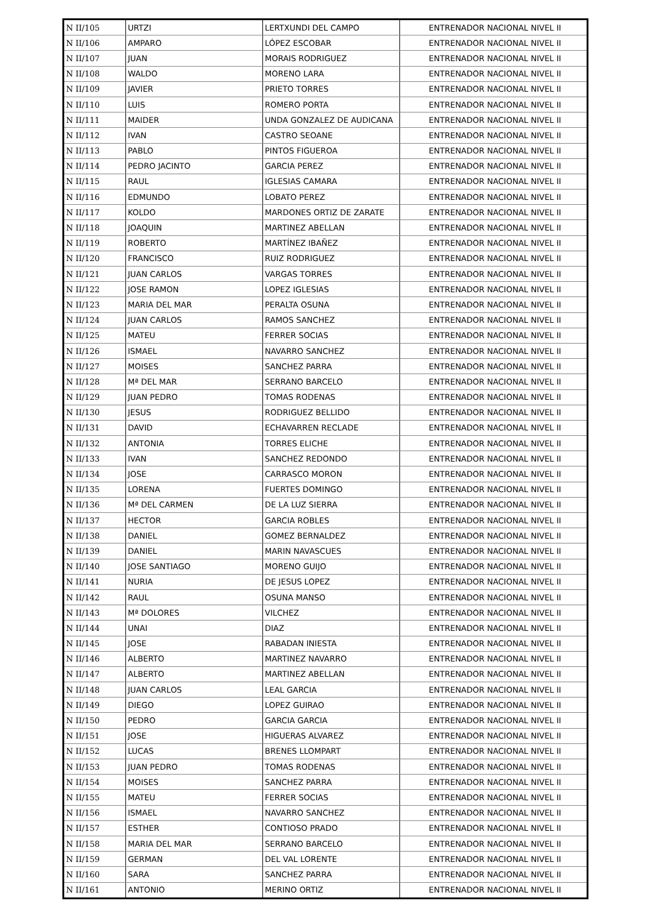| N II/105 | URTZI | LERTXUNDI DEL CAMPO | ENTRENADOR NACIONAL NIVEL II |
| N II/106 | AMPARO | LÓPEZ ESCOBAR | ENTRENADOR NACIONAL NIVEL II |
| N II/107 | JUAN | MORAIS RODRIGUEZ | ENTRENADOR NACIONAL NIVEL II |
| N II/108 | WALDO | MORENO LARA | ENTRENADOR NACIONAL NIVEL II |
| N II/109 | JAVIER | PRIETO TORRES | ENTRENADOR NACIONAL NIVEL II |
| N II/110 | LUIS | ROMERO PORTA | ENTRENADOR NACIONAL NIVEL II |
| N II/111 | MAIDER | UNDA GONZALEZ DE AUDICANA | ENTRENADOR NACIONAL NIVEL II |
| N II/112 | IVAN | CASTRO SEOANE | ENTRENADOR NACIONAL NIVEL II |
| N II/113 | PABLO | PINTOS FIGUEROA | ENTRENADOR NACIONAL NIVEL II |
| N II/114 | PEDRO JACINTO | GARCIA PEREZ | ENTRENADOR NACIONAL NIVEL II |
| N II/115 | RAUL | IGLESIAS CAMARA | ENTRENADOR NACIONAL NIVEL II |
| N II/116 | EDMUNDO | LOBATO PEREZ | ENTRENADOR NACIONAL NIVEL II |
| N II/117 | KOLDO | MARDONES ORTIZ DE ZARATE | ENTRENADOR NACIONAL NIVEL II |
| N II/118 | JOAQUIN | MARTINEZ ABELLAN | ENTRENADOR NACIONAL NIVEL II |
| N II/119 | ROBERTO | MARTÍNEZ IBAÑEZ | ENTRENADOR NACIONAL NIVEL II |
| N II/120 | FRANCISCO | RUIZ RODRIGUEZ | ENTRENADOR NACIONAL NIVEL II |
| N II/121 | JUAN CARLOS | VARGAS TORRES | ENTRENADOR NACIONAL NIVEL II |
| N II/122 | JOSE RAMON | LOPEZ IGLESIAS | ENTRENADOR NACIONAL NIVEL II |
| N II/123 | MARIA DEL MAR | PERALTA OSUNA | ENTRENADOR NACIONAL NIVEL II |
| N II/124 | JUAN CARLOS | RAMOS SANCHEZ | ENTRENADOR NACIONAL NIVEL II |
| N II/125 | MATEU | FERRER SOCIAS | ENTRENADOR NACIONAL NIVEL II |
| N II/126 | ISMAEL | NAVARRO SANCHEZ | ENTRENADOR NACIONAL NIVEL II |
| N II/127 | MOISES | SANCHEZ PARRA | ENTRENADOR NACIONAL NIVEL II |
| N II/128 | Mª DEL MAR | SERRANO BARCELO | ENTRENADOR NACIONAL NIVEL II |
| N II/129 | JUAN PEDRO | TOMAS RODENAS | ENTRENADOR NACIONAL NIVEL II |
| N II/130 | JESUS | RODRIGUEZ BELLIDO | ENTRENADOR NACIONAL NIVEL II |
| N II/131 | DAVID | ECHAVARREN RECLADE | ENTRENADOR NACIONAL NIVEL II |
| N II/132 | ANTONIA | TORRES ELICHE | ENTRENADOR NACIONAL NIVEL II |
| N II/133 | IVAN | SANCHEZ REDONDO | ENTRENADOR NACIONAL NIVEL II |
| N II/134 | JOSE | CARRASCO MORON | ENTRENADOR NACIONAL NIVEL II |
| N II/135 | LORENA | FUERTES DOMINGO | ENTRENADOR NACIONAL NIVEL II |
| N II/136 | Mª DEL CARMEN | DE LA LUZ SIERRA | ENTRENADOR NACIONAL NIVEL II |
| N II/137 | HECTOR | GARCIA ROBLES | ENTRENADOR NACIONAL NIVEL II |
| N II/138 | DANIEL | GOMEZ BERNALDEZ | ENTRENADOR NACIONAL NIVEL II |
| N II/139 | DANIEL | MARIN NAVASCUES | ENTRENADOR NACIONAL NIVEL II |
| N II/140 | JOSE SANTIAGO | MORENO GUIJO | ENTRENADOR NACIONAL NIVEL II |
| N II/141 | NURIA | DE JESUS LOPEZ | ENTRENADOR NACIONAL NIVEL II |
| N II/142 | RAUL | OSUNA MANSO | ENTRENADOR NACIONAL NIVEL II |
| N II/143 | Mª DOLORES | VILCHEZ | ENTRENADOR NACIONAL NIVEL II |
| N II/144 | UNAI | DIAZ | ENTRENADOR NACIONAL NIVEL II |
| N II/145 | JOSE | RABADAN INIESTA | ENTRENADOR NACIONAL NIVEL II |
| N II/146 | ALBERTO | MARTINEZ NAVARRO | ENTRENADOR NACIONAL NIVEL II |
| N II/147 | ALBERTO | MARTINEZ ABELLAN | ENTRENADOR NACIONAL NIVEL II |
| N II/148 | JUAN CARLOS | LEAL GARCIA | ENTRENADOR NACIONAL NIVEL II |
| N II/149 | DIEGO | LOPEZ GUIRAO | ENTRENADOR NACIONAL NIVEL II |
| N II/150 | PEDRO | GARCIA GARCIA | ENTRENADOR NACIONAL NIVEL II |
| N II/151 | JOSE | HIGUERAS ALVAREZ | ENTRENADOR NACIONAL NIVEL II |
| N II/152 | LUCAS | BRENES LLOMPART | ENTRENADOR NACIONAL NIVEL II |
| N II/153 | JUAN PEDRO | TOMAS RODENAS | ENTRENADOR NACIONAL NIVEL II |
| N II/154 | MOISES | SANCHEZ PARRA | ENTRENADOR NACIONAL NIVEL II |
| N II/155 | MATEU | FERRER SOCIAS | ENTRENADOR NACIONAL NIVEL II |
| N II/156 | ISMAEL | NAVARRO SANCHEZ | ENTRENADOR NACIONAL NIVEL II |
| N II/157 | ESTHER | CONTIOSO PRADO | ENTRENADOR NACIONAL NIVEL II |
| N II/158 | MARIA DEL MAR | SERRANO BARCELO | ENTRENADOR NACIONAL NIVEL II |
| N II/159 | GERMAN | DEL VAL LORENTE | ENTRENADOR NACIONAL NIVEL II |
| N II/160 | SARA | SANCHEZ PARRA | ENTRENADOR NACIONAL NIVEL II |
| N II/161 | ANTONIO | MERINO ORTIZ | ENTRENADOR NACIONAL NIVEL II |